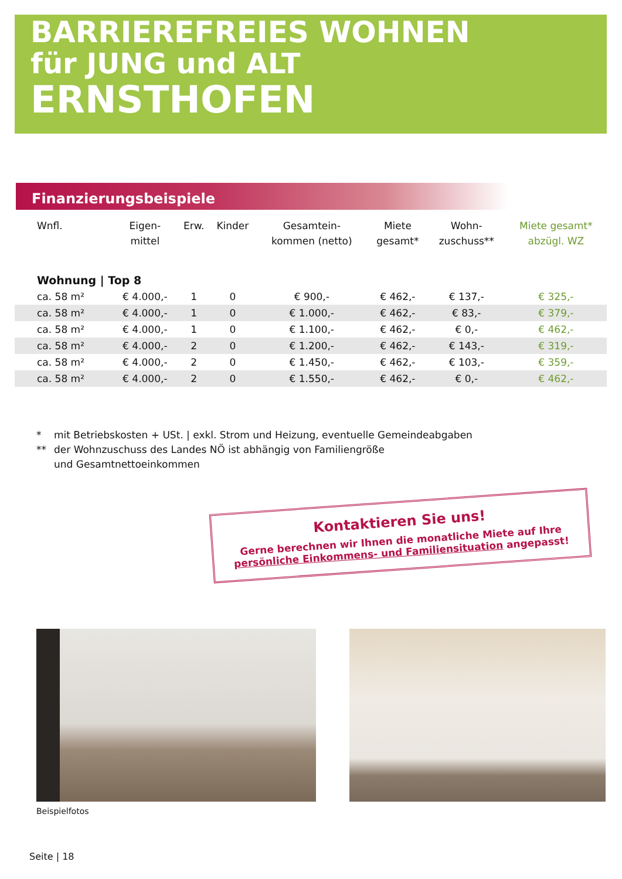BARRIEREFREIES WOHNEN
für JUNG und ALT
ERNSTHOFEN
Finanzierungsbeispiele
| Wnfl. | Eigen- mittel | Erw. | Kinder | Gesamtein- kommen (netto) | Miete gesamt* | Wohn- zuschuss** | Miete gesamt* abzügl. WZ |
| --- | --- | --- | --- | --- | --- | --- | --- |
| Wohnung / Top 8 | | | | | | | |
| ca. 58 m² | € 4.000,- | 1 | 0 | € 900,- | € 462,- | € 137,- | € 325,- |
| ca. 58 m² | € 4.000,- | 1 | 0 | € 1.000,- | € 462,- | € 83,- | € 379,- |
| ca. 58 m² | € 4.000,- | 1 | 0 | € 1.100,- | € 462,- | € 0,- | € 462,- |
| ca. 58 m² | € 4.000,- | 2 | 0 | € 1.200,- | € 462,- | € 143,- | € 319,- |
| ca. 58 m² | € 4.000,- | 2 | 0 | € 1.450,- | € 462,- | € 103,- | € 359,- |
| ca. 58 m² | € 4.000,- | 2 | 0 | € 1.550,- | € 462,- | € 0,- | € 462,- |
* mit Betriebskosten + USt. | exkl. Strom und Heizung, eventuelle Gemeindeabgaben
** der Wohnzuschuss des Landes NÖ ist abhängig von Familiengröße
und Gesamtnettoeinkommen
Kontaktieren Sie uns!
Gerne berechnen wir Ihnen die monatliche Miete auf Ihre persönliche Einkommens- und Familiensituation angepasst!
Beispielfotos
Seite | 18